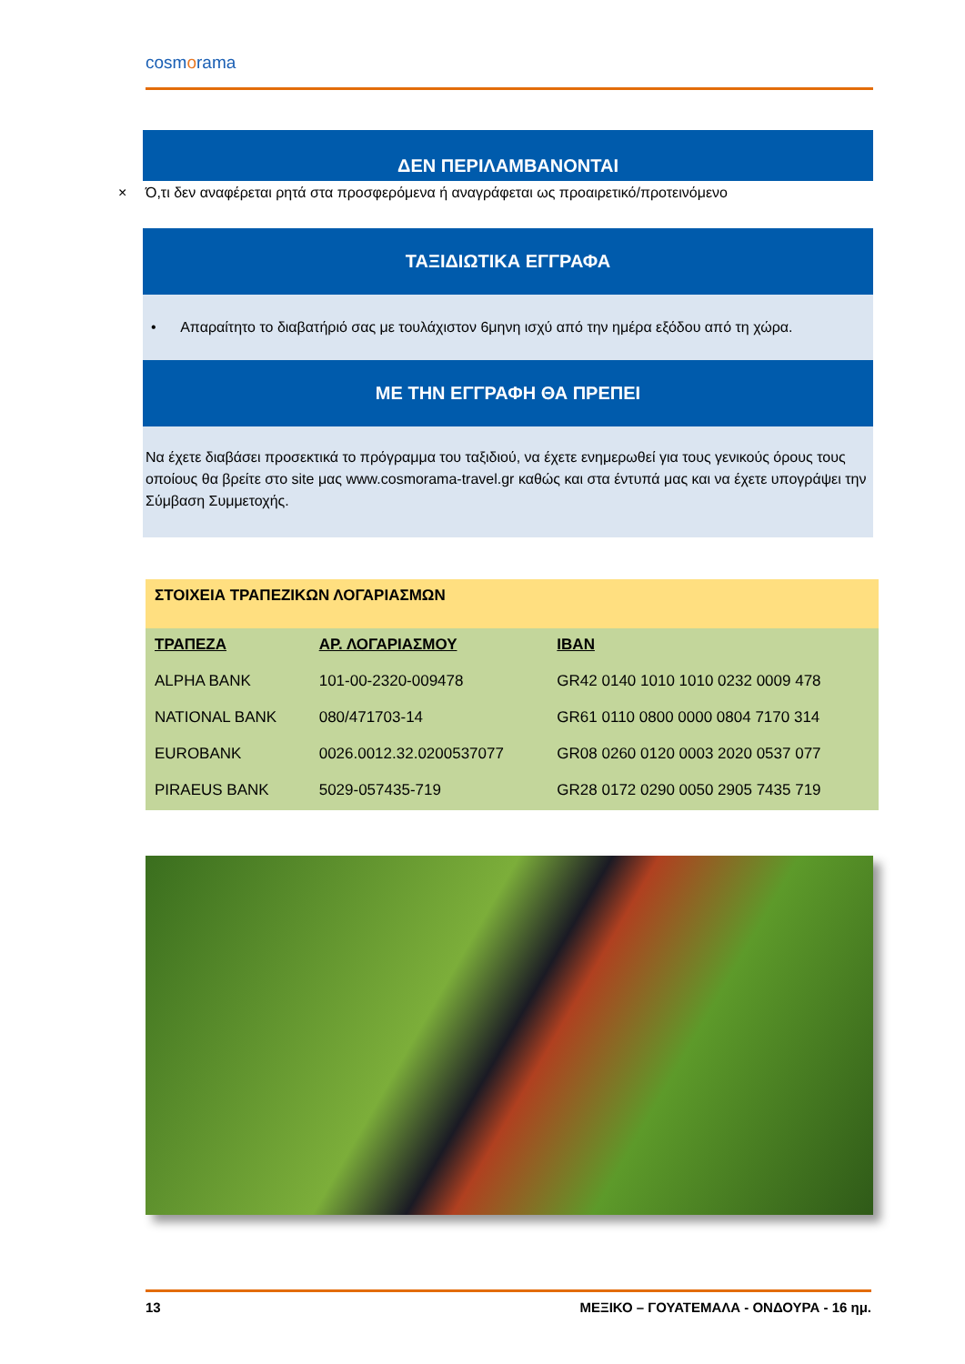cosmorama
ΔΕΝ ΠΕΡΙΛΑΜΒΑΝΟΝΤΑΙ
× Ό,τι δεν αναφέρεται ρητά στα προσφερόμενα ή αναγράφεται ως προαιρετικό/προτεινόμενο
ΤΑΞΙΔΙΩΤΙΚΑ ΕΓΓΡΑΦΑ
• Απαραίτητο το διαβατήριό σας με τουλάχιστον 6μηνη ισχύ από την ημέρα εξόδου από τη χώρα.
ΜΕ ΤΗΝ ΕΓΓΡΑΦΗ ΘΑ ΠΡΕΠΕΙ
Να έχετε διαβάσει προσεκτικά το πρόγραμμα του ταξιδιού, να έχετε ενημερωθεί για τους γενικούς όρους τους οποίους θα βρείτε στο site μας www.cosmorama-travel.gr καθώς και στα έντυπά μας και να έχετε υπογράψει την Σύμβαση Συμμετοχής.
| ΣΤΟΙΧΕΙΑ ΤΡΑΠΕΖΙΚΩΝ ΛΟΓΑΡΙΑΣΜΩΝ | | |
| --- | --- | --- |
| ΤΡΑΠΕΖΑ | ΑΡ. ΛΟΓΑΡΙΑΣΜΟΥ | IBAN |
| ALPHA BANK | 101-00-2320-009478 | GR42 0140 1010 1010 0232 0009 478 |
| NATIONAL BANK | 080/471703-14 | GR61 0110 0800 0000 0804 7170 314 |
| EUROBANK | 0026.0012.32.0200537077 | GR08 0260 0120 0003 2020 0537 077 |
| PIRAEUS BANK | 5029-057435-719 | GR28 0172 0290 0050 2905 7435 719 |
13 ΜΕΞΙΚΟ – ΓΟΥΑΤΕΜΑΛΑ - ΟΝΔΟΥΡΑ - 16 ημ.